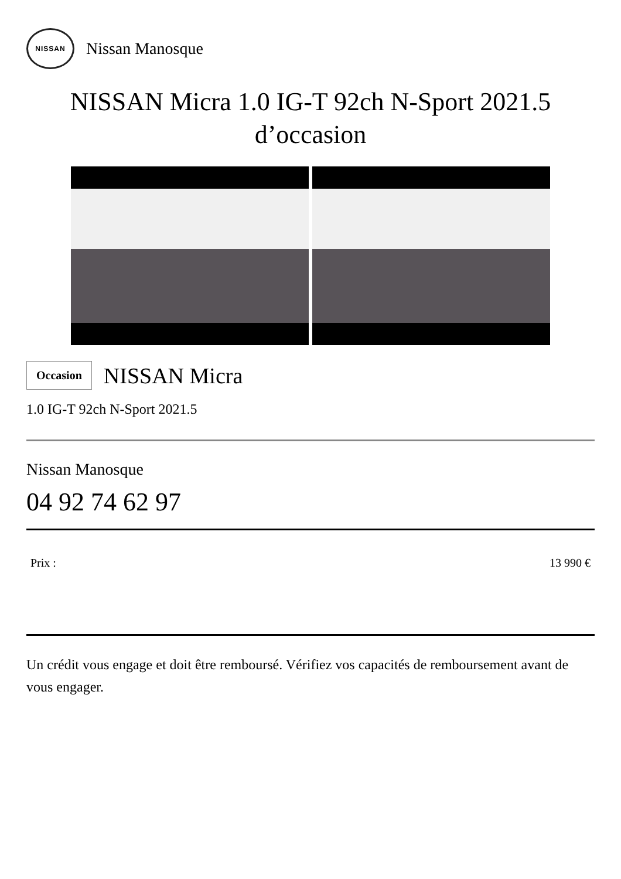NISSAN
Nissan Manosque
NISSAN Micra 1.0 IG-T 92ch N-Sport 2021.5
d’occasion
Occasion
NISSAN Micra
1.0 IG-T 92ch N-Sport 2021.5
Nissan Manosque
04 92 74 62 97
Prix : 13 990 €
Un crédit vous engage et doit être remboursé. Vérifiez vos capacités de remboursement avant de vous engager.